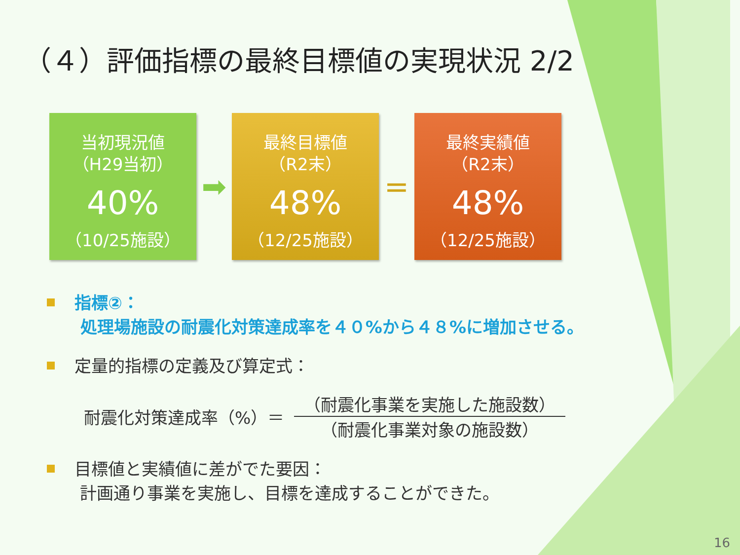（４）評価指標の最終目標値の実現状況 2/2
当初現況値
（H29当初）
40%
（10/25施設）
➡
最終目標値
（R2末）
48%
（12/25施設）
=
最終実績値
（R2末）
48%
（12/25施設）
指標②：
処理場施設の耐震化対策達成率を４０%から４８%に増加させる。
定量的指標の定義及び算定式：
耐震化対策達成率（%）＝
（耐震化事業を実施した施設数）
（耐震化事業対象の施設数）
目標値と実績値に差がでた要因：
計画通り事業を実施し、目標を達成することができた。
16